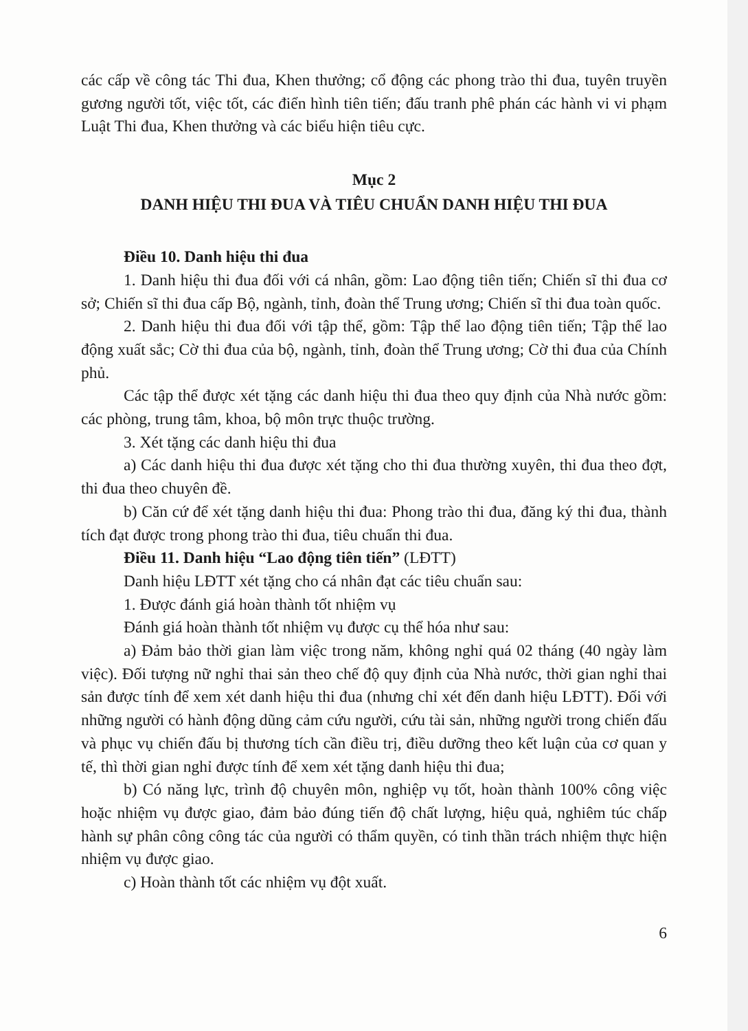các cấp về công tác Thi đua, Khen thưởng; cổ động các phong trào thi đua, tuyên truyền gương người tốt, việc tốt, các điển hình tiên tiến; đấu tranh phê phán các hành vi vi phạm Luật Thi đua, Khen thưởng và các biểu hiện tiêu cực.
Mục 2
DANH HIỆU THI ĐUA VÀ TIÊU CHUẨN DANH HIỆU THI ĐUA
Điều 10. Danh hiệu thi đua
1. Danh hiệu thi đua đối với cá nhân, gồm: Lao động tiên tiến; Chiến sĩ thi đua cơ sở; Chiến sĩ thi đua cấp Bộ, ngành, tỉnh, đoàn thể Trung ương; Chiến sĩ thi đua toàn quốc.
2. Danh hiệu thi đua đối với tập thể, gồm: Tập thể lao động tiên tiến; Tập thể lao động xuất sắc; Cờ thi đua của bộ, ngành, tỉnh, đoàn thể Trung ương; Cờ thi đua của Chính phủ.
Các tập thể được xét tặng các danh hiệu thi đua theo quy định của Nhà nước gồm: các phòng, trung tâm, khoa, bộ môn trực thuộc trường.
3. Xét tặng các danh hiệu thi đua
a) Các danh hiệu thi đua được xét tặng cho thi đua thường xuyên, thi đua theo đợt, thi đua theo chuyên đề.
b) Căn cứ để xét tặng danh hiệu thi đua: Phong trào thi đua, đăng ký thi đua, thành tích đạt được trong phong trào thi đua, tiêu chuẩn thi đua.
Điều 11. Danh hiệu “Lao động tiên tiến” (LĐTT)
Danh hiệu LĐTT xét tặng cho cá nhân đạt các tiêu chuẩn sau:
1. Được đánh giá hoàn thành tốt nhiệm vụ
Đánh giá hoàn thành tốt nhiệm vụ được cụ thể hóa như sau:
a) Đảm bảo thời gian làm việc trong năm, không nghỉ quá 02 tháng (40 ngày làm việc). Đối tượng nữ nghỉ thai sản theo chế độ quy định của Nhà nước, thời gian nghỉ thai sản được tính để xem xét danh hiệu thi đua (nhưng chỉ xét đến danh hiệu LĐTT). Đối với những người có hành động dũng cảm cứu người, cứu tài sản, những người trong chiến đấu và phục vụ chiến đấu bị thương tích cần điều trị, điều dưỡng theo kết luận của cơ quan y tế, thì thời gian nghỉ được tính để xem xét tặng danh hiệu thi đua;
b) Có năng lực, trình độ chuyên môn, nghiệp vụ tốt, hoàn thành 100% công việc hoặc nhiệm vụ được giao, đảm bảo đúng tiến độ chất lượng, hiệu quả, nghiêm túc chấp hành sự phân công công tác của người có thẩm quyền, có tinh thần trách nhiệm thực hiện nhiệm vụ được giao.
c) Hoàn thành tốt các nhiệm vụ đột xuất.
6